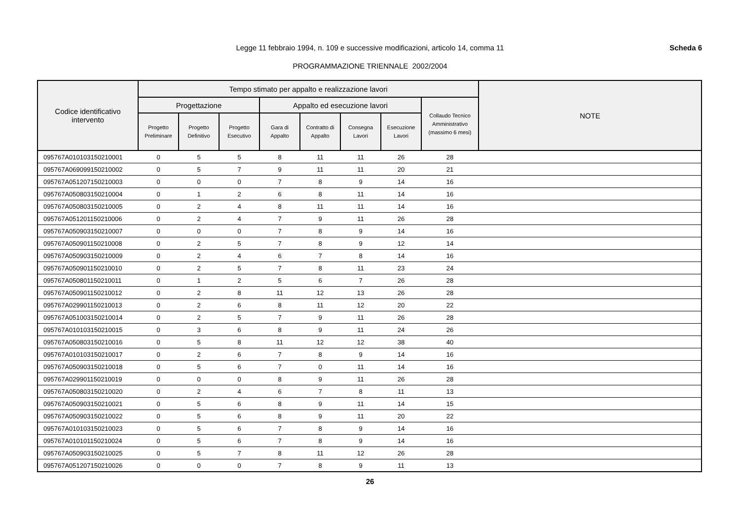Scheda 6 Legge 11 febbraio 1994, n. 109 e successive modificazioni, articolo 14, comma 11
PROGRAMMAZIONE TRIENNALE 2002/2004
| Codice identificativo intervento | Tempo stimato per appalto e realizzazione lavori | | | | | | | | NOTE |
| --- | --- | --- | --- | --- | --- | --- | --- | --- | --- |
| | Progettazione | | | Appalto ed esecuzione lavori | | | | Collaudo Tecnico Amministrativo (massimo 6 mesi) | |
| | Progetto Preliminare | Progetto Definitivo | Progetto Esecutivo | Gara di Appalto | Contratto di Appalto | Consegna Lavori | Esecuzione Lavori | | |
| 095767A010103150210001 | 0 | 5 | 5 | 8 | 11 | 11 | 26 | 28 | |
| 095767A069099150210002 | 0 | 5 | 7 | 9 | 11 | 11 | 20 | 21 | |
| 095767A051207150210003 | 0 | 0 | 0 | 7 | 8 | 9 | 14 | 16 | |
| 095767A050803150210004 | 0 | 1 | 2 | 6 | 8 | 11 | 14 | 16 | |
| 095767A050803150210005 | 0 | 2 | 4 | 8 | 11 | 11 | 14 | 16 | |
| 095767A051201150210006 | 0 | 2 | 4 | 7 | 9 | 11 | 26 | 28 | |
| 095767A050903150210007 | 0 | 0 | 0 | 7 | 8 | 9 | 14 | 16 | |
| 095767A050901150210008 | 0 | 2 | 5 | 7 | 8 | 9 | 12 | 14 | |
| 095767A050903150210009 | 0 | 2 | 4 | 6 | 7 | 8 | 14 | 16 | |
| 095767A050901150210010 | 0 | 2 | 5 | 7 | 8 | 11 | 23 | 24 | |
| 095767A050801150210011 | 0 | 1 | 2 | 5 | 6 | 7 | 26 | 28 | |
| 095767A050901150210012 | 0 | 2 | 8 | 11 | 12 | 13 | 26 | 28 | |
| 095767A029901150210013 | 0 | 2 | 6 | 8 | 11 | 12 | 20 | 22 | |
| 095767A051003150210014 | 0 | 2 | 5 | 7 | 9 | 11 | 26 | 28 | |
| 095767A010103150210015 | 0 | 3 | 6 | 8 | 9 | 11 | 24 | 26 | |
| 095767A050803150210016 | 0 | 5 | 8 | 11 | 12 | 12 | 38 | 40 | |
| 095767A010103150210017 | 0 | 2 | 6 | 7 | 8 | 9 | 14 | 16 | |
| 095767A050903150210018 | 0 | 5 | 6 | 7 | 0 | 11 | 14 | 16 | |
| 095767A029901150210019 | 0 | 0 | 0 | 8 | 9 | 11 | 26 | 28 | |
| 095767A050803150210020 | 0 | 2 | 4 | 6 | 7 | 8 | 11 | 13 | |
| 095767A050903150210021 | 0 | 5 | 6 | 8 | 9 | 11 | 14 | 15 | |
| 095767A050903150210022 | 0 | 5 | 6 | 8 | 9 | 11 | 20 | 22 | |
| 095767A010103150210023 | 0 | 5 | 6 | 7 | 8 | 9 | 14 | 16 | |
| 095767A010101150210024 | 0 | 5 | 6 | 7 | 8 | 9 | 14 | 16 | |
| 095767A050903150210025 | 0 | 5 | 7 | 8 | 11 | 12 | 26 | 28 | |
| 095767A051207150210026 | 0 | 0 | 0 | 7 | 8 | 9 | 11 | 13 | |
26